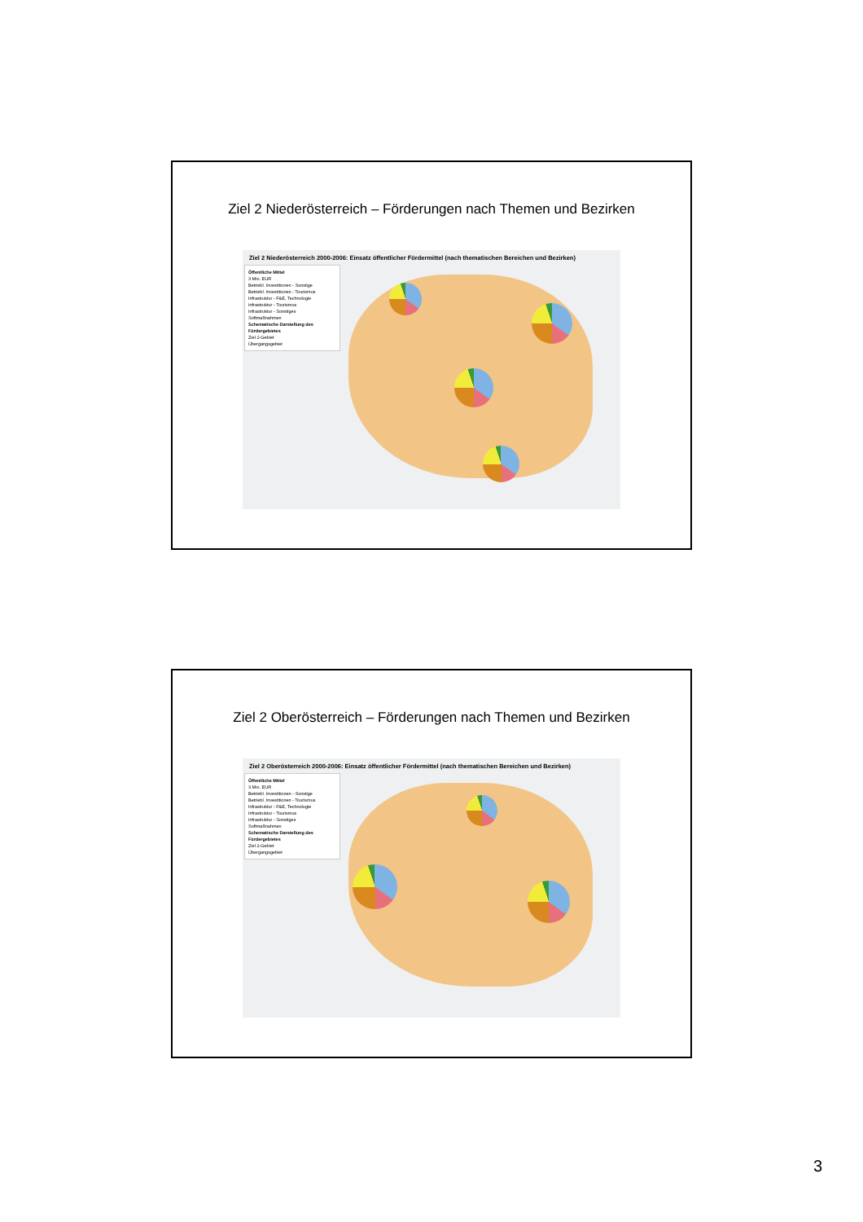Ziel 2 Niederösterreich – Förderungen nach Themen und Bezirken
Ziel 2 Niederösterreich 2000-2006: Einsatz öffentlicher Fördermittel (nach thematischen Bereichen und Bezirken)
Öffentliche Mittel
3 Mio. EUR
Betriebl. Investitionen - Sonstige
Betriebl. Investitionen - Tourismus
Infrastruktur - F&E, Technologie
Infrastruktur - Tourismus
Infrastruktur - Sonstiges
Softmaßnahmen
Schematische Darstellung des Fördergebietes
Ziel 2-Gebiet
Übergangsgebiet
Ziel 2 Oberösterreich – Förderungen nach Themen und Bezirken
Ziel 2 Oberösterreich 2000-2006: Einsatz öffentlicher Fördermittel (nach thematischen Bereichen und Bezirken)
Öffentliche Mittel
3 Mio. EUR
Betriebl. Investitionen - Sonstige
Betriebl. Investitionen - Tourismus
Infrastruktur - F&E, Technologie
Infrastruktur - Tourismus
Infrastruktur - Sonstiges
Softmaßnahmen
Schematische Darstellung des Fördergebietes
Ziel 2-Gebiet
Übergangsgebiet
3